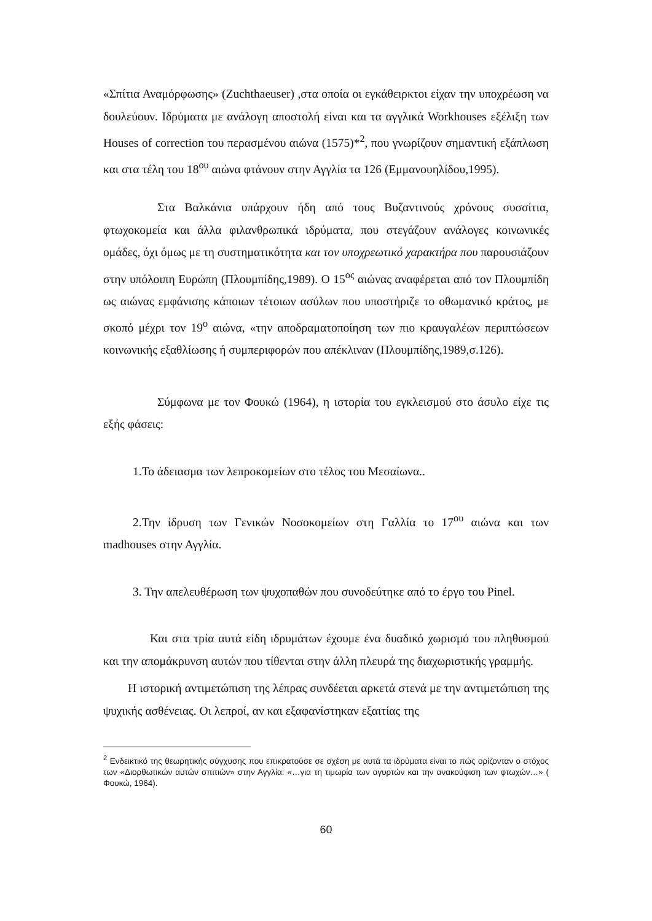«Σπίτια Αναμόρφωσης» (Zuchthaeuser) ,στα οποία οι εγκάθειρκτοι είχαν την υποχρέωση να δουλεύουν. Ιδρύματα με ανάλογη αποστολή είναι και τα αγγλικά Workhouses εξέλιξη των Houses of correction του περασμένου αιώνα (1575)*<sup>2</sup>, που γνωρίζουν σημαντική εξάπλωση και στα τέλη του 18<sup>ου</sup> αιώνα φτάνουν στην Αγγλία τα 126 (Εμμανουηλίδου,1995).
Στα Βαλκάνια υπάρχουν ήδη από τους Βυζαντινούς χρόνους συσσίτια, φτωχοκομεία και άλλα φιλανθρωπικά ιδρύματα, που στεγάζουν ανάλογες κοινωνικές ομάδες, όχι όμως με τη συστηματικότητα και τον υποχρεωτικό χαρακτήρα που παρουσιάζουν στην υπόλοιπη Ευρώπη (Πλουμπίδης,1989). Ο 15<sup>ος</sup> αιώνας αναφέρεται από τον Πλουμπίδη ως αιώνας εμφάνισης κάποιων τέτοιων ασύλων που υποστήριζε το οθωμανικό κράτος, με σκοπό μέχρι τον 19<sup>ο</sup> αιώνα, «την αποδραματοποίηση των πιο κραυγαλέων περιπτώσεων κοινωνικής εξαθλίωσης ή συμπεριφορών που απέκλιναν (Πλουμπίδης,1989,σ.126).
Σύμφωνα με τον Φουκώ (1964), η ιστορία του εγκλεισμού στο άσυλο είχε τις εξής φάσεις:
1.Το άδειασμα των λεπροκομείων στο τέλος του Μεσαίωνα..
2.Την ίδρυση των Γενικών Νοσοκομείων στη Γαλλία το 17<sup>ου</sup> αιώνα και των madhouses στην Αγγλία.
3. Την απελευθέρωση των ψυχοπαθών που συνοδεύτηκε από το έργο του Pinel.
Και στα τρία αυτά είδη ιδρυμάτων έχουμε ένα δυαδικό χωρισμό του πληθυσμού και την απομάκρυνση αυτών που τίθενται στην άλλη πλευρά της διαχωριστικής γραμμής.
Η ιστορική αντιμετώπιση της λέπρας συνδέεται αρκετά στενά με την αντιμετώπιση της ψυχικής ασθένειας. Οι λεπροί, αν και εξαφανίστηκαν εξαιτίας της
<sup>2</sup> Ενδεικτικό της θεωρητικής σύγχυσης που επικρατούσε σε σχέση με αυτά τα ιδρύματα είναι το πώς ορίζονταν ο στόχος των «Διορθωτικών αυτών σπιτιών» στην Αγγλία: «…για τη τιμωρία των αγυρτών και την ανακούφιση των φτωχών…» ( Φουκώ, 1964).
60